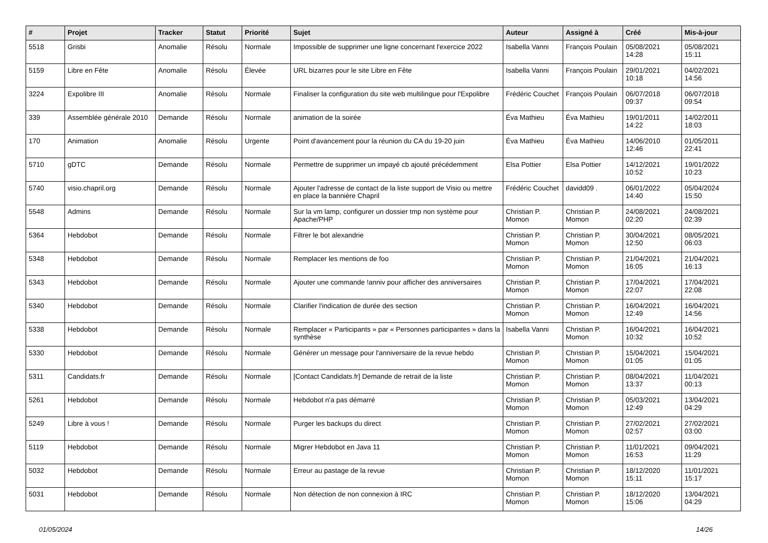| # | Projet | Tracker | Statut | Priorité | Sujet | Auteur | Assigné à | Créé | Mis-à-jour |
| --- | --- | --- | --- | --- | --- | --- | --- | --- | --- |
| 5518 | Grisbi | Anomalie | Résolu | Normale | Impossible de supprimer une ligne concernant l'exercice 2022 | Isabella Vanni | François Poulain | 05/08/2021 14:28 | 05/08/2021 15:11 |
| 5159 | Libre en Fête | Anomalie | Résolu | Élevée | URL bizarres pour le site Libre en Fête | Isabella Vanni | François Poulain | 29/01/2021 10:18 | 04/02/2021 14:56 |
| 3224 | Expolibre III | Anomalie | Résolu | Normale | Finaliser la configuration du site web multilingue pour l'Expolibre | Frédéric Couchet | François Poulain | 06/07/2018 09:37 | 06/07/2018 09:54 |
| 339 | Assemblée générale 2010 | Demande | Résolu | Normale | animation de la soirée | Éva Mathieu | Éva Mathieu | 19/01/2011 14:22 | 14/02/2011 18:03 |
| 170 | Animation | Anomalie | Résolu | Urgente | Point d'avancement pour la réunion du CA du 19-20 juin | Éva Mathieu | Éva Mathieu | 14/06/2010 12:46 | 01/05/2011 22:41 |
| 5710 | gDTC | Demande | Résolu | Normale | Permettre de supprimer un impayé cb ajouté précédemment | Elsa Pottier | Elsa Pottier | 14/12/2021 10:52 | 19/01/2022 10:23 |
| 5740 | visio.chapril.org | Demande | Résolu | Normale | Ajouter l'adresse de contact de la liste support de Visio ou mettre en place la bannière Chapril | Frédéric Couchet | davidd09 . | 06/01/2022 14:40 | 05/04/2024 15:50 |
| 5548 | Admins | Demande | Résolu | Normale | Sur la vm lamp, configurer un dossier tmp non système pour Apache/PHP | Christian P. Momon | Christian P. Momon | 24/08/2021 02:20 | 24/08/2021 02:39 |
| 5364 | Hebdobot | Demande | Résolu | Normale | Filtrer le bot alexandrie | Christian P. Momon | Christian P. Momon | 30/04/2021 12:50 | 08/05/2021 06:03 |
| 5348 | Hebdobot | Demande | Résolu | Normale | Remplacer les mentions de foo | Christian P. Momon | Christian P. Momon | 21/04/2021 16:05 | 21/04/2021 16:13 |
| 5343 | Hebdobot | Demande | Résolu | Normale | Ajouter une commande !anniv pour afficher des anniversaires | Christian P. Momon | Christian P. Momon | 17/04/2021 22:07 | 17/04/2021 22:08 |
| 5340 | Hebdobot | Demande | Résolu | Normale | Clarifier l'indication de durée des section | Christian P. Momon | Christian P. Momon | 16/04/2021 12:49 | 16/04/2021 14:56 |
| 5338 | Hebdobot | Demande | Résolu | Normale | Remplacer « Participants » par « Personnes participantes » dans la synthèse | Isabella Vanni | Christian P. Momon | 16/04/2021 10:32 | 16/04/2021 10:52 |
| 5330 | Hebdobot | Demande | Résolu | Normale | Générer un message pour l'anniversaire de la revue hebdo | Christian P. Momon | Christian P. Momon | 15/04/2021 01:05 | 15/04/2021 01:05 |
| 5311 | Candidats.fr | Demande | Résolu | Normale | [Contact Candidats.fr] Demande de retrait de la liste | Christian P. Momon | Christian P. Momon | 08/04/2021 13:37 | 11/04/2021 00:13 |
| 5261 | Hebdobot | Demande | Résolu | Normale | Hebdobot n'a pas démarré | Christian P. Momon | Christian P. Momon | 05/03/2021 12:49 | 13/04/2021 04:29 |
| 5249 | Libre à vous ! | Demande | Résolu | Normale | Purger les backups du direct | Christian P. Momon | Christian P. Momon | 27/02/2021 02:57 | 27/02/2021 03:00 |
| 5119 | Hebdobot | Demande | Résolu | Normale | Migrer Hebdobot en Java 11 | Christian P. Momon | Christian P. Momon | 11/01/2021 16:53 | 09/04/2021 11:29 |
| 5032 | Hebdobot | Demande | Résolu | Normale | Erreur au pastage de la revue | Christian P. Momon | Christian P. Momon | 18/12/2020 15:11 | 11/01/2021 15:17 |
| 5031 | Hebdobot | Demande | Résolu | Normale | Non détection de non connexion à IRC | Christian P. Momon | Christian P. Momon | 18/12/2020 15:06 | 13/04/2021 04:29 |
01/05/2024 14/26